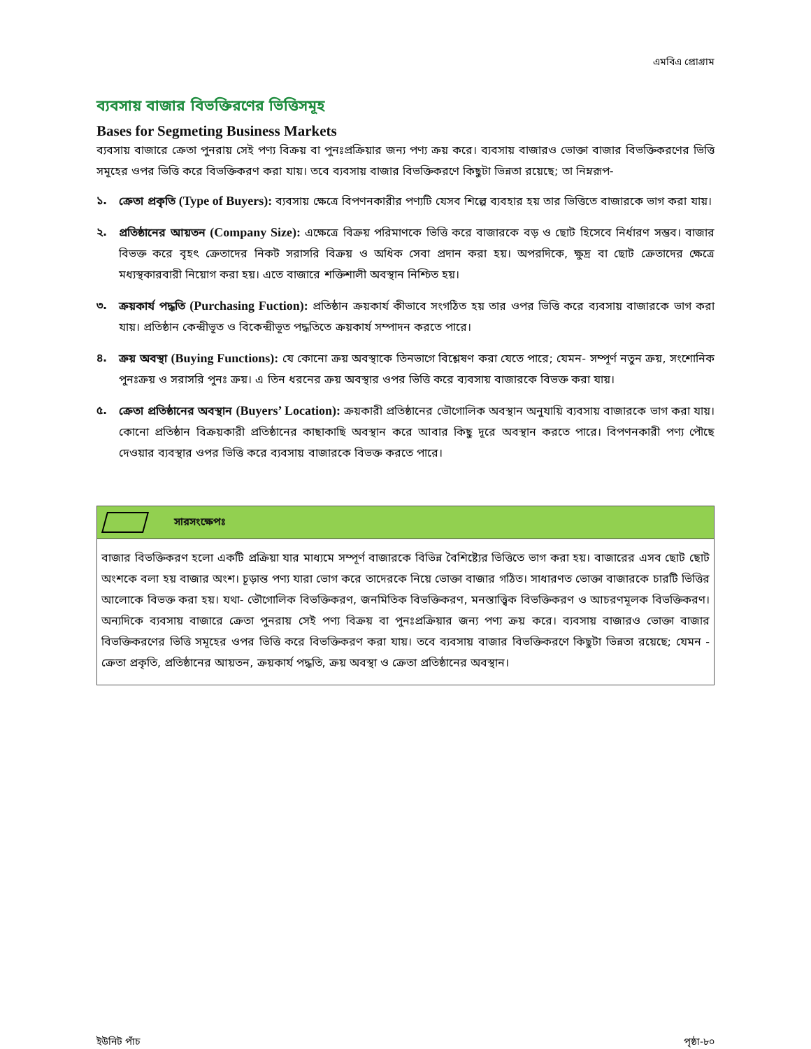এমবিএ প্রোগ্রাম
ব্যবসায় বাজার বিভক্তিরণের ভিত্তিসমূহ
Bases for Segmeting Business Markets
ব্যবসায় বাজারে ক্রেতা পুনরায় সেই পণ্য বিক্রয় বা পুনঃপ্রক্রিয়ার জন্য পণ্য ক্রয় করে। ব্যবসায় বাজারও ভোক্তা বাজার বিভক্তিকরণের ভিত্তি সমূহের ওপর ভিত্তি করে বিভক্তিকরণ করা যায়। তবে ব্যবসায় বাজার বিভক্তিকরণে কিছুটা ভিন্নতা রয়েছে; তা নিম্নরূপ-
১. ক্রেতা প্রকৃতি (Type of Buyers): ব্যবসায় ক্ষেত্রে বিপণনকারীর পণ্যটি যেসব শিল্পে ব্যবহার হয় তার ভিত্তিতে বাজারকে ভাগ করা যায়।
২. প্রতিষ্ঠানের আয়তন (Company Size): এক্ষেত্রে বিক্রয় পরিমাণকে ভিত্তি করে বাজারকে বড় ও ছোট হিসেবে নির্ধারণ সম্ভব। বাজার বিভক্ত করে বৃহৎ ক্রেতাদের নিকট সরাসরি বিক্রয় ও অধিক সেবা প্রদান করা হয়। অপরদিকে, ক্ষুদ্র বা ছোট ক্রেতাদের ক্ষেত্রে মধ্যস্থকারবারী নিয়োগ করা হয়। এতে বাজারে শক্তিশালী অবস্থান নিশ্চিত হয়।
৩. ক্রয়কার্য পদ্ধতি (Purchasing Fuction): প্রতিষ্ঠান ক্রয়কার্য কীভাবে সংগঠিত হয় তার ওপর ভিত্তি করে ব্যবসায় বাজারকে ভাগ করা যায়। প্রতিষ্ঠান কেন্দ্রীভূত ও বিকেন্দ্রীভূত পদ্ধতিতে ক্রয়কার্য সম্পাদন করতে পারে।
৪. ক্রয় অবস্থা (Buying Functions): যে কোনো ক্রয় অবস্থাকে তিনভাগে বিশ্লেষণ করা যেতে পারে; যেমন- সম্পূর্ণ নতুন ক্রয়, সংশোনিক পুনঃক্রয় ও সরাসরি পুনঃ ক্রয়। এ তিন ধরনের ক্রয় অবস্থার ওপর ভিত্তি করে ব্যবসায় বাজারকে বিভক্ত করা যায়।
৫. ক্রেতা প্রতিষ্ঠানের অবস্থান (Buyers’ Location): ক্রয়কারী প্রতিষ্ঠানের ভৌগোলিক অবস্থান অনুযায়ি ব্যবসায় বাজারকে ভাগ করা যায়। কোনো প্রতিষ্ঠান বিক্রয়কারী প্রতিষ্ঠানের কাছাকাছি অবস্থান করে আবার কিছু দূরে অবস্থান করতে পারে। বিপণনকারী পণ্য পৌছে দেওয়ার ব্যবস্থার ওপর ভিত্তি করে ব্যবসায় বাজারকে বিভক্ত করতে পারে।
সারসংক্ষেপঃ
বাজার বিভক্তিকরণ হলো একটি প্রক্রিয়া যার মাধ্যমে সম্পূর্ণ বাজারকে বিভিন্ন বৈশিষ্ট্যের ভিত্তিতে ভাগ করা হয়। বাজারের এসব ছোট ছোট অংশকে বলা হয় বাজার অংশ। চূড়ান্ত পণ্য যারা ভোগ করে তাদেরকে নিয়ে ভোক্তা বাজার গঠিত। সাধারণত ভোক্তা বাজারকে চারটি ভিত্তির আলোকে বিভক্ত করা হয়। যথা- ভৌগোলিক বিভক্তিকরণ, জনমিতিক বিভক্তিকরণ, মনস্তাত্ত্বিক বিভক্তিকরণ ও আচরণমূলক বিভক্তিকরণ। অন্যদিকে ব্যবসায় বাজারে ক্রেতা পুনরায় সেই পণ্য বিক্রয় বা পুনঃপ্রক্রিয়ার জন্য পণ্য ক্রয় করে। ব্যবসায় বাজারও ভোক্তা বাজার বিভক্তিকরণের ভিত্তি সমূহের ওপর ভিত্তি করে বিভক্তিকরণ করা যায়। তবে ব্যবসায় বাজার বিভক্তিকরণে কিছুটা ভিন্নতা রয়েছে; যেমন - ক্রেতা প্রকৃতি, প্রতিষ্ঠানের আয়তন, ক্রয়কার্য পদ্ধতি, ক্রয় অবস্থা ও ক্রেতা প্রতিষ্ঠানের অবস্থান।
ইউনিট পাঁচ পৃষ্ঠা-৮০